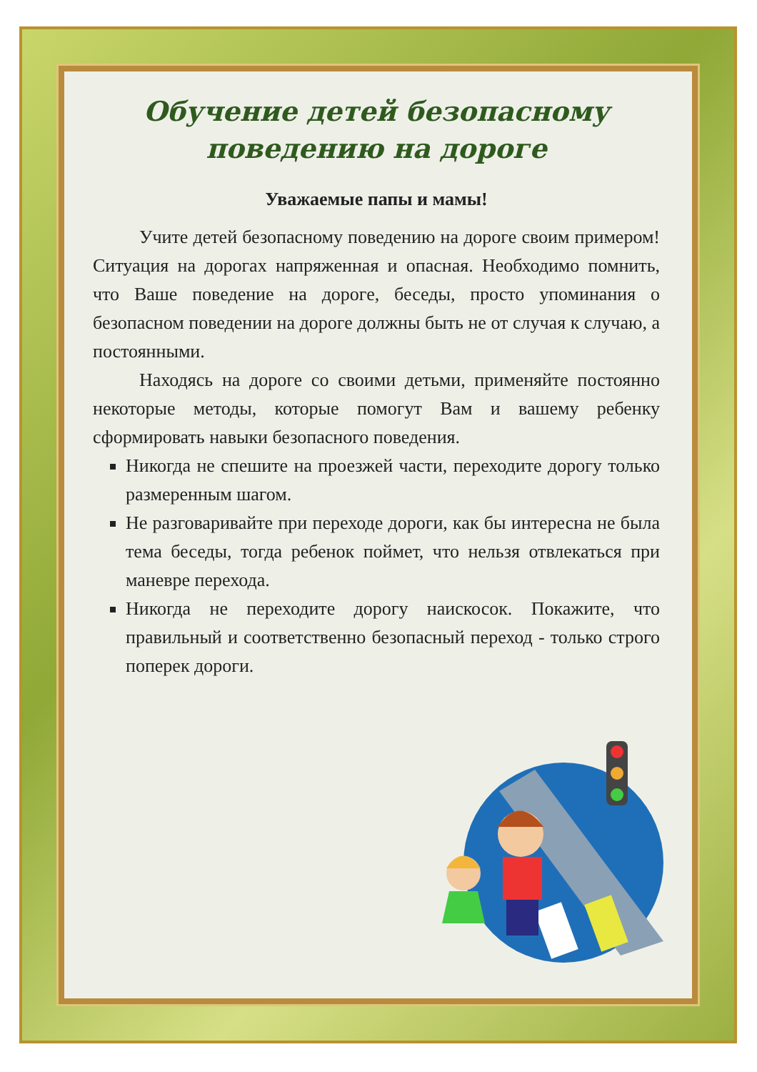Обучение детей безопасному
поведению на дороге
Уважаемые папы и мамы!
Учите детей безопасному поведению на дороге своим примером! Ситуация на дорогах напряженная и опасная. Необходимо помнить, что Ваше поведение на дороге, беседы, просто упоминания о безопасном поведении на дороге должны быть не от случая к случаю, а постоянными.
Находясь на дороге со своими детьми, применяйте постоянно некоторые методы, которые помогут Вам и вашему ребенку сформировать навыки безопасного поведения.
Никогда не спешите на проезжей части, переходите дорогу только размеренным шагом.
Не разговаривайте при переходе дороги, как бы интересна не была тема беседы, тогда ребенок поймет, что нельзя отвлекаться при маневре перехода.
Никогда не переходите дорогу наискосок. Покажите, что правильный и соответственно безопасный переход - только строго поперек дороги.